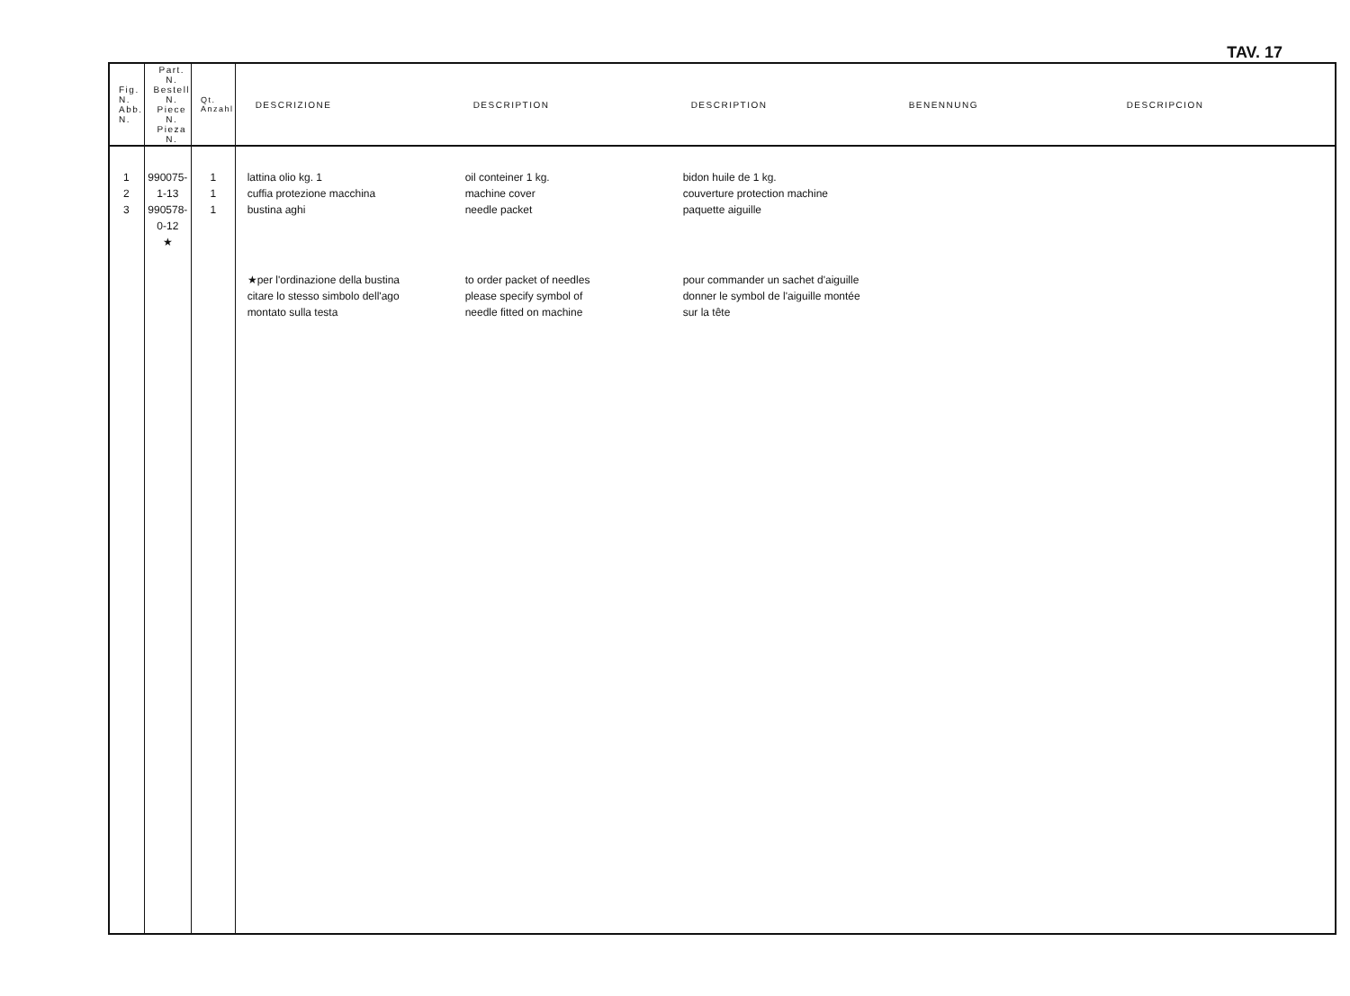TAV. 17
| Fig. N. Abb. N. | Part. N. Bestell N. Piece N. Pieza N. | Qt. Anzahl | DESCRIZIONE DESCRIPTION DESCRIPTION BENENNUNG DESCRIPCION |
| --- | --- | --- | --- |
| 1 2 3 | 990075-1-13 990578-0-12 ★ | 1 1 1 | lattina olio kg. 1 cuffia protezione macchina bustina aghi oil conteiner 1 kg. machine cover needle packet bidon huile de 1 kg. couverture protection machine paquette aiguille ★per l'ordinazione della bustina citare lo stesso simbolo dell'ago montato sulla testa to order packet of needles please specify symbol of needle fitted on machine pour commander un sachet d'aiguille donner le symbol de l'aiguille montée sur la tête |